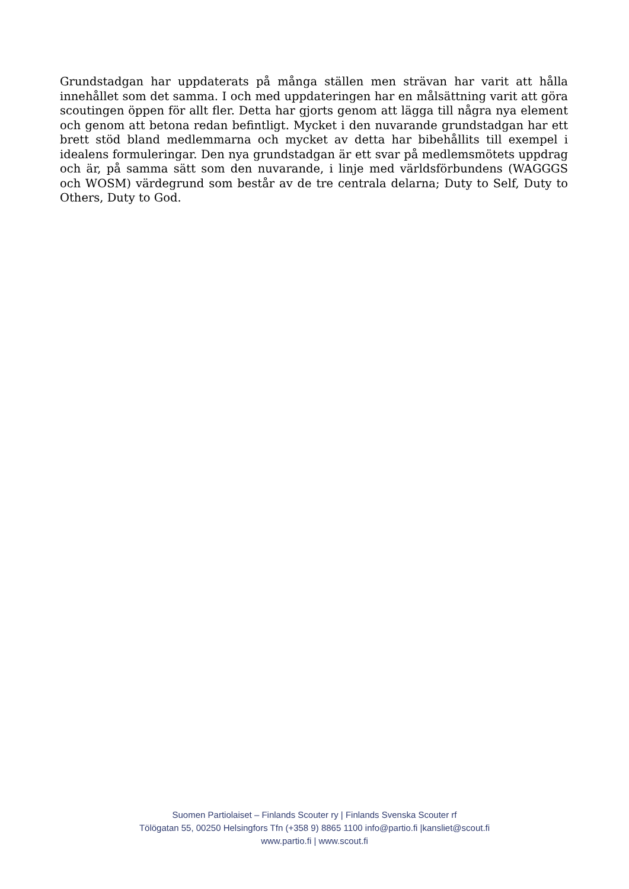Grundstadgan har uppdaterats på många ställen men strävan har varit att hålla innehållet som det samma. I och med uppdateringen har en målsättning varit att göra scoutingen öppen för allt fler. Detta har gjorts genom att lägga till några nya element och genom att betona redan befintligt. Mycket i den nuvarande grundstadgan har ett brett stöd bland medlemmarna och mycket av detta har bibehållits till exempel i idealens formuleringar. Den nya grundstadgan är ett svar på medlemsmötets uppdrag och är, på samma sätt som den nuvarande, i linje med världsförbundens (WAGGGS och WOSM) värdegrund som består av de tre centrala delarna; Duty to Self, Duty to Others, Duty to God.
Suomen Partiolaiset – Finlands Scouter ry | Finlands Svenska Scouter rf
Tölögatan 55, 00250 Helsingfors Tfn (+358 9) 8865 1100 info@partio.fi |kansliet@scout.fi
www.partio.fi | www.scout.fi